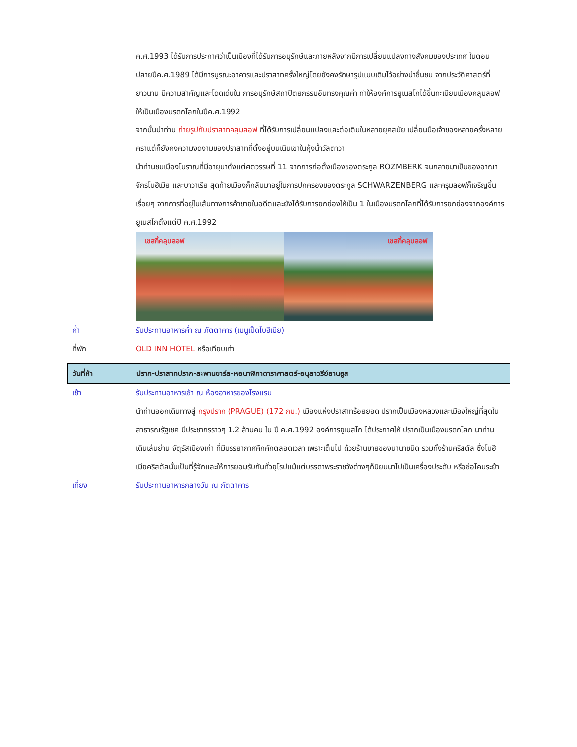ค.ศ.1993 ได้รับการประกาศว่าเป็นเมืองที่ได้รับการอนุรักษ์และภายหลังจากมีการเปลี่ยนแปลงทางสังคมของประเทศ ในตอนปลายปีค.ศ.1989 ได้มีการบูรณะอาคารและปราสาทครั้งใหญ่โดยยังคงรักษารูปแบบเดิมไว้อย่างน่าชื่นชม จากประวัติศาสตร์ที่ยาวนาน มีความสำคัญและโดดเด่นใน การอนุรักษ์สถาปัตยกรรมอันทรงคุณค่า ทำให้องค์การยูเนสโกได้ขึ้นทะเบียนเมืองคลุมลอฟให้เป็นเมืองมรดกโลกในปีค.ศ.1992
จากนั้นนำท่าน ถ่ายรูปกับปราสาทคลุมลอฟ ที่ได้รับการเปลี่ยนแปลงและต่อเติมในหลายยุคสมัย เปลี่ยนมือเจ้าของหลายครั้งหลายคราแต่ก็ยังคงความงดงามของปราสาทที่ตั้งอยู่บนเนินเขาในคุ้งน้ำวัลตาวา
นำท่านชมเมืองโบราณที่มีอายุมาตั้งแต่ศตวรรษที่ 11 จากการก่อตั้งเมืองของตระกูล ROZMBERK จนกลายมาเป็นของอาณาจักรโบฮีเมีย และบาวาเรีย สุดท้ายเมืองก็กลับมาอยู่ในการปกครองของตระกูล SCHWARZENBERG และครุมลอฟก็เจริญขึ้นเรื่อยๆ จากการที่อยู่ในเส้นทางการค้าขายในอดีตและยังได้รับการยกย่องให้เป็น 1 ในเมืองมรดกโลกที่ได้รับการยกย่องจากองค์การยูเนสโกตั้งแต่ปี ค.ศ.1992
เชสกี้คลุมลอฟ
เชสกี้คลุมลอฟ
ค่ำ รับประทานอาหารค่ำ ณ ภัตตาคาร (เมนูเป็ดโบฮีเมีย)
ที่พัก OLD INN HOTEL หรือเทียบเท่า
วันที่ห้า ปราก-ปราสาทปราก-สะพานชาร์ล-หอนาฬิกาดาราศาสตร์-อนุสาวรีย์ยานฮูส
เช้า รับประทานอาหารเช้า ณ ห้องอาหารของโรงแรม
นำท่านออกเดินทางสู่ กรุงปราก (PRAGUE) (172 กม.) เมืองแห่งปราสาทร้อยยอด ปรากเป็นเมืองหลวงและเมืองใหญ่ที่สุดในสาธารณรัฐเชค มีประชากรราวๆ 1.2 ล้านคน ใน ปี ค.ศ.1992 องค์การยูเนสโก ได้ประกาศให้ ปรากเป็นเมืองมรดกโลก นาท่านเดินเล่นย่าน จัตุรัสเมืองเก่า ที่มีบรรยากาศคึกคักตลอดเวลา เพราะเต็มไป ด้วยร้านขายของนานาชนิด รวมทั้งร้านคริสตัล ซึ่งโบฮีเมียคริสตัลนั้นเป็นที่รู้จักและให้การยอมรับกันทั่วยุโรปแม้แต่บรรดาพระราชวังต่างๆก็นิยมนาไปเป็นเครื่องประดับ หรือช่อโคมระย้า
เที่ยง รับประทานอาหารกลางวัน ณ ภัตตาคาร